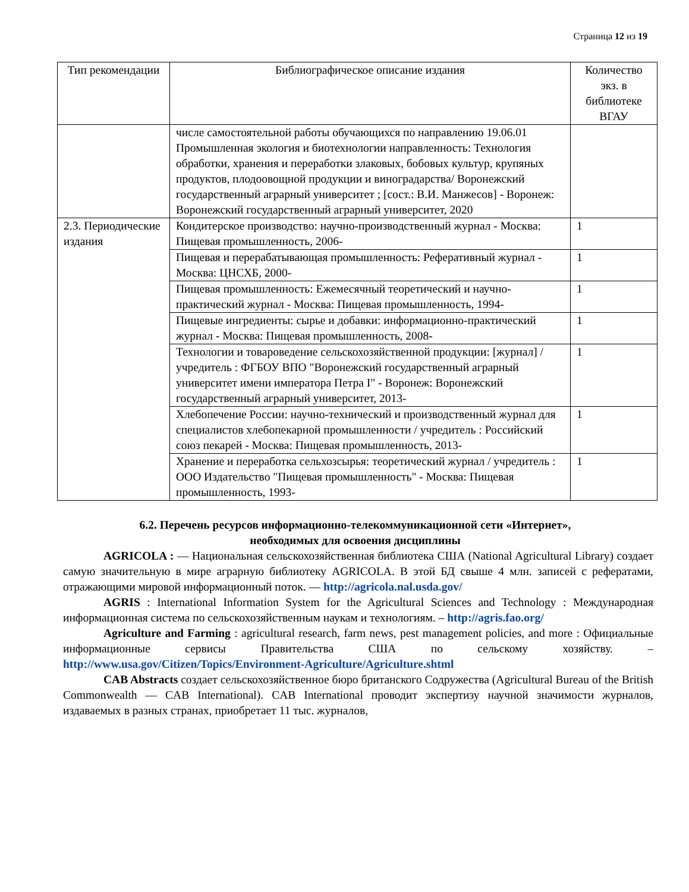Страница 12 из 19
| Тип рекомендации | Библиографическое описание издания | Количество экз. в библиотеке ВГАУ |
| --- | --- | --- |
| | числе самостоятельной работы обучающихся по направлению 19.06.01 Промышленная экология и биотехнологии направленность: Технология обработки, хранения и переработки злаковых, бобовых культур, крупяных продуктов, плодоовощной продукции и виноградарства/ Воронежский государственный аграрный университет ; [сост.: В.И. Манжесов] - Воронеж: Воронежский государственный аграрный университет, 2020 | |
| 2.3. Периодические издания | Кондитерское производство: научно-производственный журнал - Москва: Пищевая промышленность, 2006- | 1 |
| | Пищевая и перерабатывающая промышленность: Реферативный журнал - Москва: ЦНСХБ, 2000- | 1 |
| | Пищевая промышленность: Ежемесячный теоретический и научно-практический журнал - Москва: Пищевая промышленность, 1994- | 1 |
| | Пищевые ингредиенты: сырье и добавки: информационно-практический журнал - Москва: Пищевая промышленность, 2008- | 1 |
| | Технологии и товароведение сельскохозяйственной продукции: [журнал] / учредитель : ФГБОУ ВПО "Воронежский государственный аграрный университет имени императора Петра I" - Воронеж: Воронежский государственный аграрный университет, 2013- | 1 |
| | Хлебопечение России: научно-технический и производственный журнал для специалистов хлебопекарной промышленности / учредитель : Российский союз пекарей - Москва: Пищевая промышленность, 2013- | 1 |
| | Хранение и переработка сельхозсырья: теоретический журнал / учредитель : ООО Издательство "Пищевая промышленность" - Москва: Пищевая промышленность, 1993- | 1 |
6.2. Перечень ресурсов информационно-телекоммуникационной сети «Интернет»,
необходимых для освоения дисциплины
AGRICOLA : — Национальная сельскохозяйственная библиотека США (National Agricultural Library) создает самую значительную в мире аграрную библиотеку AGRICOLA. В этой БД свыше 4 млн. записей с рефератами, отражающими мировой информационный поток. — http://agricola.nal.usda.gov/
AGRIS : International Information System for the Agricultural Sciences and Technology : Международная информационная система по сельскохозяйственным наукам и технологиям. – http://agris.fao.org/
Agriculture and Farming : agricultural research, farm news, pest management policies, and more : Официальные информационные сервисы Правительства США по сельскому хозяйству. – http://www.usa.gov/Citizen/Topics/Environment-Agriculture/Agriculture.shtml
CAB Abstracts создает сельскохозяйственное бюро британского Содружества (Agricultural Bureau of the British Commonwealth — CAB International). CAB International проводит экспертизу научной значимости журналов, издаваемых в разных странах, приобретает 11 тыс. журналов,